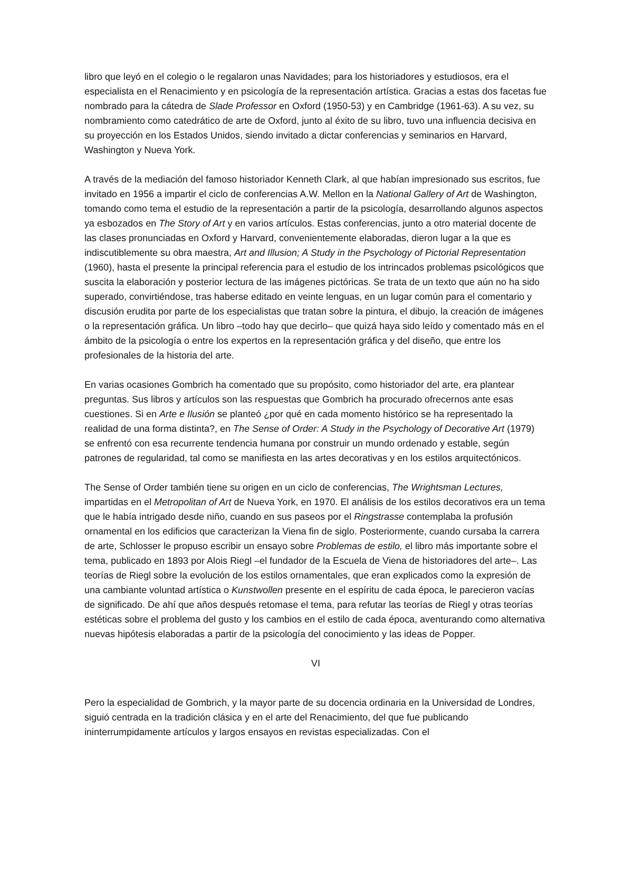libro que leyó en el colegio o le regalaron unas Navidades; para los historiadores y estudiosos, era el especialista en el Renacimiento y en psicología de la representación artística. Gracias a estas dos facetas fue nombrado para la cátedra de Slade Professor en Oxford (1950-53) y en Cambridge (1961-63). A su vez, su nombramiento como catedrático de arte de Oxford, junto al éxito de su libro, tuvo una influencia decisiva en su proyección en los Estados Unidos, siendo invitado a dictar conferencias y seminarios en Harvard, Washington y Nueva York.
A través de la mediación del famoso historiador Kenneth Clark, al que habían impresionado sus escritos, fue invitado en 1956 a impartir el ciclo de conferencias A.W. Mellon en la National Gallery of Art de Washington, tomando como tema el estudio de la representación a partir de la psicología, desarrollando algunos aspectos ya esbozados en The Story of Art y en varios artículos. Estas conferencias, junto a otro material docente de las clases pronunciadas en Oxford y Harvard, convenientemente elaboradas, dieron lugar a la que es indiscutiblemente su obra maestra, Art and Illusion; A Study in the Psychology of Pictorial Representation (1960), hasta el presente la principal referencia para el estudio de los intrincados problemas psicológicos que suscita la elaboración y posterior lectura de las imágenes pictóricas. Se trata de un texto que aún no ha sido superado, convirtiéndose, tras haberse editado en veinte lenguas, en un lugar común para el comentario y discusión erudita por parte de los especialistas que tratan sobre la pintura, el dibujo, la creación de imágenes o la representación gráfica. Un libro –todo hay que decirlo– que quizá haya sido leído y comentado más en el ámbito de la psicología o entre los expertos en la representación gráfica y del diseño, que entre los profesionales de la historia del arte.
En varias ocasiones Gombrich ha comentado que su propósito, como historiador del arte, era plantear preguntas. Sus libros y artículos son las respuestas que Gombrich ha procurado ofrecernos ante esas cuestiones. Si en Arte e Ilusión se planteó ¿por qué en cada momento histórico se ha representado la realidad de una forma distinta?, en The Sense of Order: A Study in the Psychology of Decorative Art (1979) se enfrentó con esa recurrente tendencia humana por construir un mundo ordenado y estable, según patrones de regularidad, tal como se manifiesta en las artes decorativas y en los estilos arquitectónicos.
The Sense of Order también tiene su origen en un ciclo de conferencias, The Wrightsman Lectures, impartidas en el Metropolitan of Art de Nueva York, en 1970. El análisis de los estilos decorativos era un tema que le había intrigado desde niño, cuando en sus paseos por el Ringstrasse contemplaba la profusión ornamental en los edificios que caracterizan la Viena fin de siglo. Posteriormente, cuando cursaba la carrera de arte, Schlosser le propuso escribir un ensayo sobre Problemas de estilo, el libro más importante sobre el tema, publicado en 1893 por Alois Riegl –el fundador de la Escuela de Viena de historiadores del arte–. Las teorías de Riegl sobre la evolución de los estilos ornamentales, que eran explicados como la expresión de una cambiante voluntad artística o Kunstwollen presente en el espíritu de cada época, le parecieron vacías de significado. De ahí que años después retomase el tema, para refutar las teorías de Riegl y otras teorías estéticas sobre el problema del gusto y los cambios en el estilo de cada época, aventurando como alternativa nuevas hipótesis elaboradas a partir de la psicología del conocimiento y las ideas de Popper.
VI
Pero la especialidad de Gombrich, y la mayor parte de su docencia ordinaria en la Universidad de Londres, siguió centrada en la tradición clásica y en el arte del Renacimiento, del que fue publicando ininterrumpidamente artículos y largos ensayos en revistas especializadas. Con el